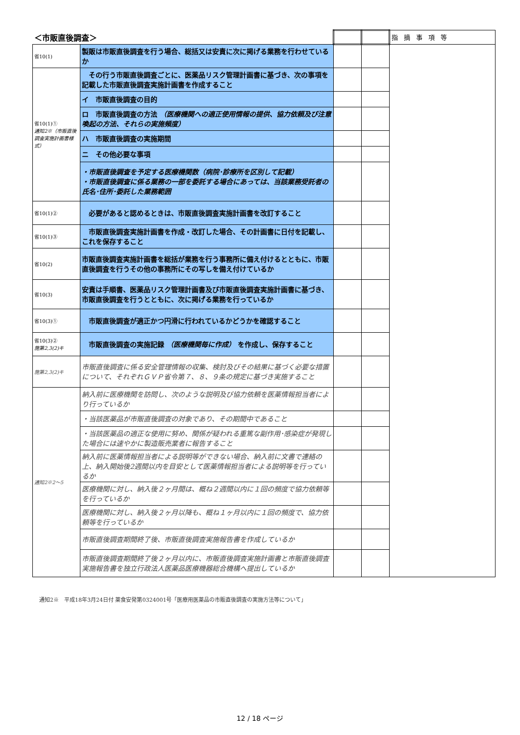| ＜市販直後調査＞ | | | | 指摘事項等 |
| 省10(1) | 製販は市販直後調査を行う場合、総括又は安責に次に掲げる業務を行わせているか | | | |
| 省10(1)① 通知2※（市販直後調査実施計画書様式） | その行う市販直後調査ごとに、医薬品リスク管理計画書に基づき、次の事項を記載した市販直後調査実施計画書を作成すること | | | |
| | イ 市販直後調査の目的 | | | |
| | ロ 市販直後調査の方法 （医療機関への適正使用情報の提供、協力依頼及び注意喚起の方法、それらの実施頻度） | | | |
| | ハ 市販直後調査の実施期間 | | | |
| | ニ その他必要な事項 | | | |
| | ・市販直後調査を予定する医療機関数（病院･診療所を区別して記載） ・市販直後調査に係る業務の一部を委託する場合にあっては、当該業務受託者の氏名･住所･委託した業務範囲 | | | |
| 省10(1)② | 必要があると認めるときは、市販直後調査実施計画書を改訂すること | | | |
| 省10(1)③ | 市販直後調査実施計画書を作成・改訂した場合、その計画書に日付を記載し、これを保存すること | | | |
| 省10(2) | 市販直後調査実施計画書を総括が業務を行う事務所に備え付けるとともに、市販直後調査を行うその他の事務所にその写しを備え付けているか | | | |
| 省10(3) | 安責は手順書、医薬品リスク管理計画書及び市販直後調査実施計画書に基づき、市販直後調査を行うとともに、次に掲げる業務を行っているか | | | |
| 省10(3)① | 市販直後調査が適正かつ円滑に行われているかどうかを確認すること | | | |
| 省10(3)② 施第2,3(2)キ | 市販直後調査の実施記録 （医療機関毎に作成） を作成し、保存すること | | | |
| 施第2,3(2)キ | 市販直後調査に係る安全管理情報の収集、検討及びその結果に基づく必要な措置について、それぞれＧＶＰ省令第７、８、９条の規定に基づき実施すること | | | |
| 通知2※2～5 | 納入前に医療機関を訪問し、次のような説明及び協力依頼を医薬情報担当者により行っているか | | | |
| | ・当該医薬品が市販直後調査の対象であり、その期間中であること | | | |
| | ・当該医薬品の適正な使用に努め、関係が疑われる重篤な副作用･感染症が発現した場合には速やかに製造販売業者に報告すること | | | |
| | 納入前に医薬情報担当者による説明等ができない場合、納入前に文書で連絡の上、納入開始後2週間以内を目安として医薬情報担当者による説明等を行っているか | | | |
| | 医療機関に対し、納入後２ヶ月間は、概ね２週間以内に１回の頻度で協力依頼等を行っているか | | | |
| | 医療機関に対し、納入後２ヶ月以降も、概ね１ヶ月以内に１回の頻度で、協力依頼等を行っているか | | | |
| | 市販直後調査期間終了後、市販直後調査実施報告書を作成しているか | | | |
| | 市販直後調査期間終了後２ヶ月以内に、市販直後調査実施計画書と市販直後調査実施報告書を独立行政法人医薬品医療機器総合機構へ提出しているか | | | |
通知2※　平成18年3月24日付 薬食安発第0324001号「医療用医薬品の市販直後調査の実施方法等について」
12 / 18 ページ